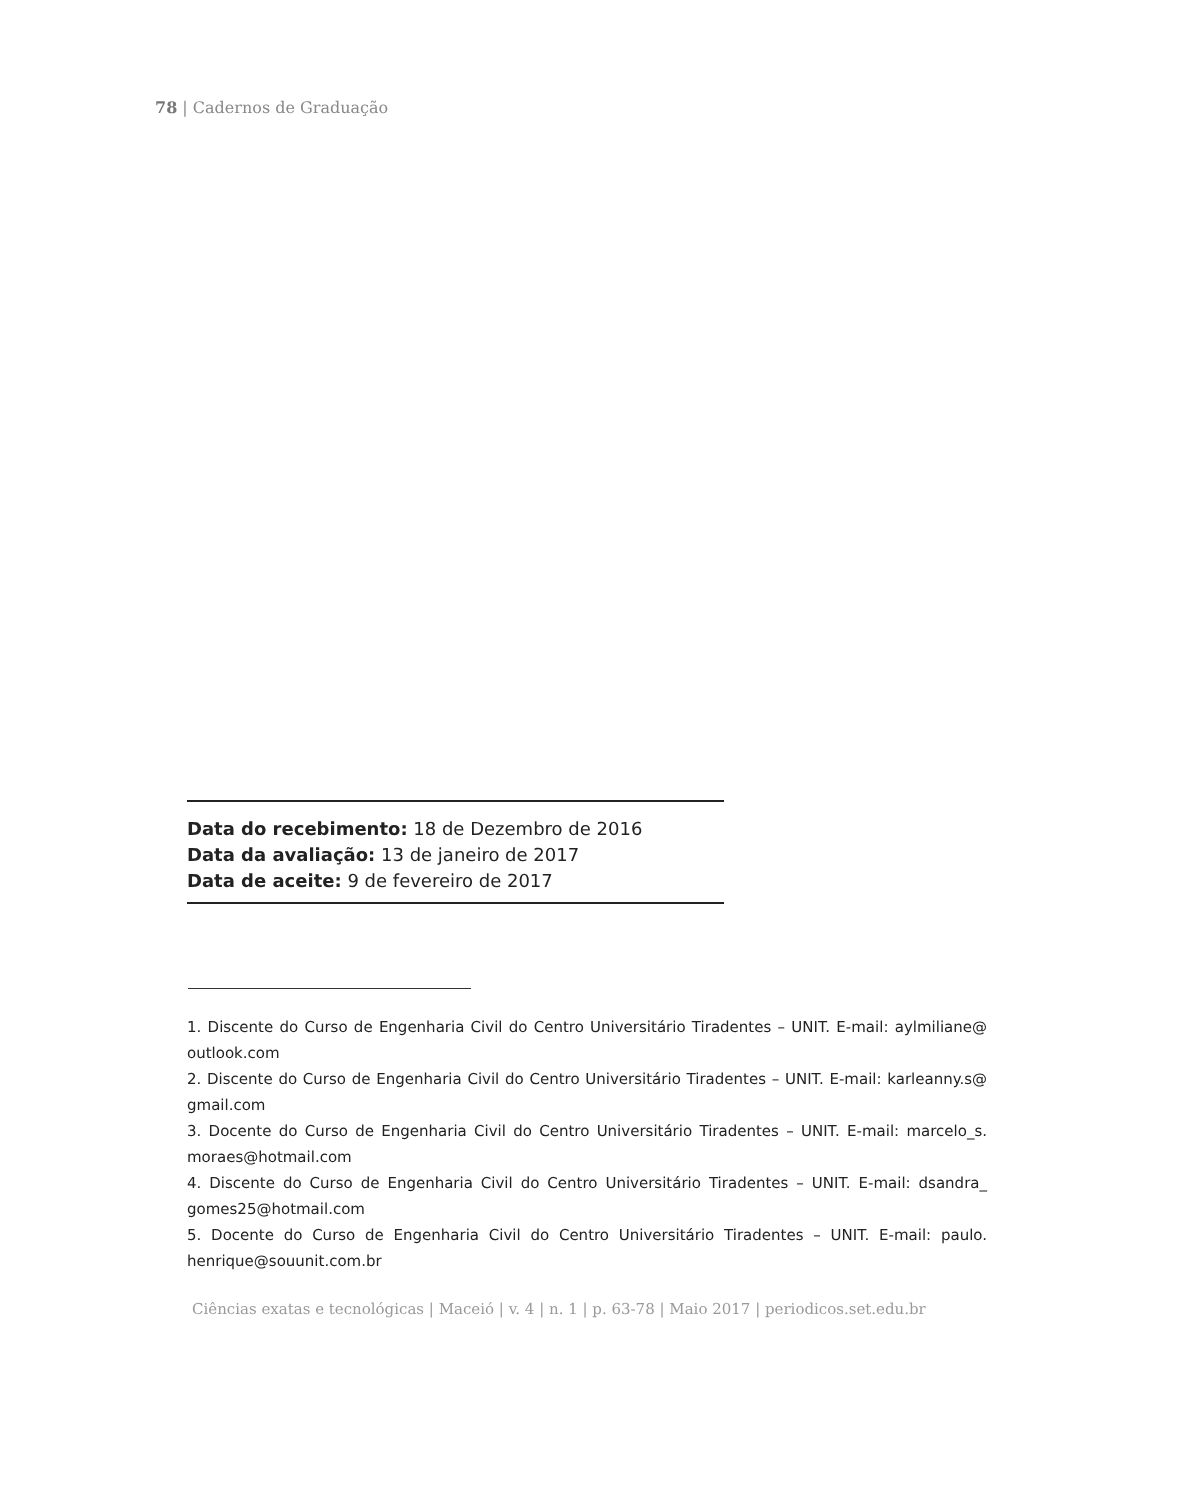78 | Cadernos de Graduação
Data do recebimento: 18 de Dezembro de 2016
Data da avaliação: 13 de janeiro de 2017
Data de aceite: 9 de fevereiro de 2017
1. Discente do Curso de Engenharia Civil do Centro Universitário Tiradentes – UNIT. E-mail: aylmiliane@ outlook.com
2. Discente do Curso de Engenharia Civil do Centro Universitário Tiradentes – UNIT. E-mail: karleanny.s@ gmail.com
3. Docente do Curso de Engenharia Civil do Centro Universitário Tiradentes – UNIT. E-mail: marcelo_s. moraes@hotmail.com
4. Discente do Curso de Engenharia Civil do Centro Universitário Tiradentes – UNIT. E-mail: dsandra_ gomes25@hotmail.com
5. Docente do Curso de Engenharia Civil do Centro Universitário Tiradentes – UNIT. E-mail: paulo. henrique@souunit.com.br
Ciências exatas e tecnológicas | Maceió | v. 4 | n. 1 | p. 63-78 | Maio 2017 | periodicos.set.edu.br